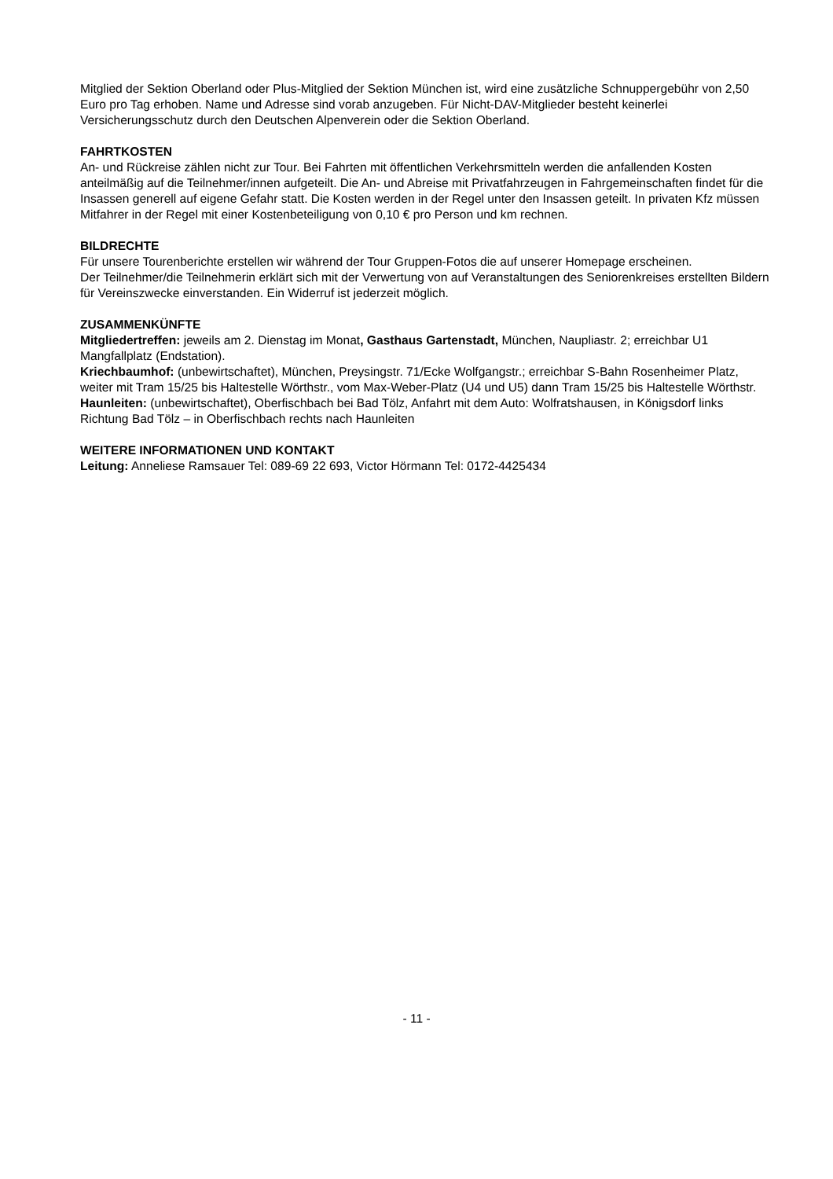Mitglied der Sektion Oberland oder Plus-Mitglied der Sektion München ist, wird eine zusätzliche Schnuppergebühr von 2,50 Euro pro Tag erhoben. Name und Adresse sind vorab anzugeben. Für Nicht-DAV-Mitglieder besteht keinerlei Versicherungsschutz durch den Deutschen Alpenverein oder die Sektion Oberland.
FAHRTKOSTEN
An- und Rückreise zählen nicht zur Tour. Bei Fahrten mit öffentlichen Verkehrsmitteln werden die anfallenden Kosten anteilmäßig auf die Teilnehmer/innen aufgeteilt. Die An- und Abreise mit Privatfahrzeugen in Fahrgemeinschaften findet für die Insassen generell auf eigene Gefahr statt. Die Kosten werden in der Regel unter den Insassen geteilt. In privaten Kfz müssen Mitfahrer in der Regel mit einer Kostenbeteiligung von 0,10 € pro Person und km rechnen.
BILDRECHTE
Für unsere Tourenberichte erstellen wir während der Tour Gruppen-Fotos die auf unserer Homepage erscheinen.
Der Teilnehmer/die Teilnehmerin erklärt sich mit der Verwertung von auf Veranstaltungen des Seniorenkreises erstellten Bildern für Vereinszwecke einverstanden. Ein Widerruf ist jederzeit möglich.
ZUSAMMENKÜNFTE
Mitgliedertreffen: jeweils am 2. Dienstag im Monat, Gasthaus Gartenstadt, München, Naupliastr. 2; erreichbar U1 Mangfallplatz (Endstation).
Kriechbaumhof: (unbewirtschaftet), München, Preysingstr. 71/Ecke Wolfgangstr.; erreichbar S-Bahn Rosenheimer Platz, weiter mit Tram 15/25 bis Haltestelle Wörthstr., vom Max-Weber-Platz (U4 und U5) dann Tram 15/25 bis Haltestelle Wörthstr.
Haunleiten: (unbewirtschaftet), Oberfischbach bei Bad Tölz, Anfahrt mit dem Auto: Wolfratshausen, in Königsdorf links Richtung Bad Tölz – in Oberfischbach rechts nach Haunleiten
WEITERE INFORMATIONEN UND KONTAKT
Leitung: Anneliese Ramsauer Tel: 089-69 22 693, Victor Hörmann Tel: 0172-4425434
- 11 -